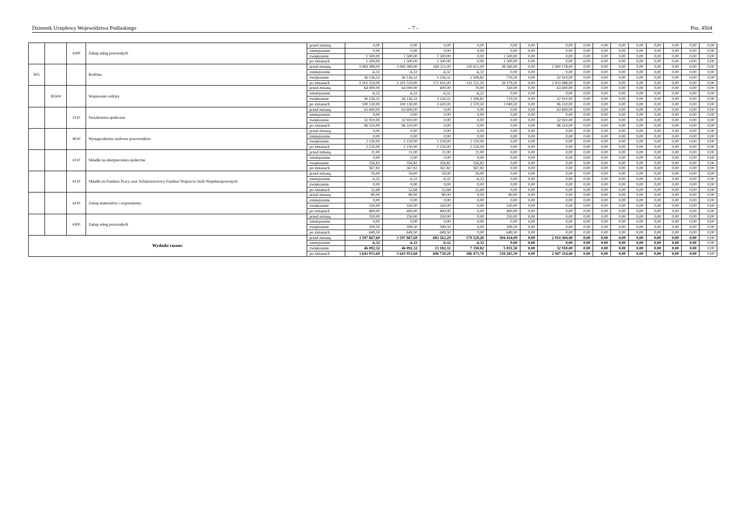Dziennik Urzędowy Województwa Podlaskiego – 7 – Poz. 4504
| | | 4300 | Zakup usług pozostałych | przed zmianą | 0,00 | 0,00 | 0,00 | 0,00 | 0,00 | 0,00 | 0,00 | 0,00 | 0,00 | 0,00 | 0,00 | 0,00 | 0,00 | 0,00 | 0,00 |
| | | | | zmniejszenie | 0,00 | 0,00 | 0,00 | 0,00 | 0,00 | 0,00 | 0,00 | 0,00 | 0,00 | 0,00 | 0,00 | 0,00 | 0,00 | 0,00 | 0,00 |
| | | | | zwiększenie | 1 500,00 | 1 500,00 | 1 500,00 | 0,00 | 1 500,00 | 0,00 | 0,00 | 0,00 | 0,00 | 0,00 | 0,00 | 0,00 | 0,00 | 0,00 | 0,00 |
| | | | | po zmianach | 1 500,00 | 1 500,00 | 1 500,00 | 0,00 | 1 500,00 | 0,00 | 0,00 | 0,00 | 0,00 | 0,00 | 0,00 | 0,00 | 0,00 | 0,00 | 0,00 |
| 855 | | | Rodzina | przed zmianą | 3 069 389,00 | 3 069 389,00 | 169 211,00 | 130 651,00 | 38 560,00 | 0,00 | 2 900 178,00 | 0,00 | 0,00 | 0,00 | 0,00 | 0,00 | 0,00 | 0,00 | 0,00 |
| | | | | zmniejszenie | -6,32 | -6,32 | -6,32 | -6,32 | 0,00 | 0,00 | 0,00 | 0,00 | 0,00 | 0,00 | 0,00 | 0,00 | 0,00 | 0,00 | 0,00 |
| | | | | zwiększenie | 36 136,32 | 36 136,32 | 3 226,32 | 2 506,82 | 719,50 | 0,00 | 32 910,00 | 0,00 | 0,00 | 0,00 | 0,00 | 0,00 | 0,00 | 0,00 | 0,00 |
| | | | | po zmianach | 3 105 519,00 | 3 105 519,00 | 172 431,00 | 133 151,50 | 39 279,50 | 0,00 | 2 933 088,00 | 0,00 | 0,00 | 0,00 | 0,00 | 0,00 | 0,00 | 0,00 | 0,00 |
| | 85504 | | Wspieranie rodziny | przed zmianą | 64 000,00 | 64 000,00 | 400,00 | 70,00 | 330,00 | 0,00 | 63 600,00 | 0,00 | 0,00 | 0,00 | 0,00 | 0,00 | 0,00 | 0,00 | 0,00 |
| | | | | zmniejszenie | -6,32 | -6,32 | -6,32 | -6,32 | 0,00 | 0,00 | 0,00 | 0,00 | 0,00 | 0,00 | 0,00 | 0,00 | 0,00 | 0,00 | 0,00 |
| | | | | zwiększenie | 36 136,32 | 36 136,32 | 3 226,32 | 2 506,82 | 719,50 | 0,00 | 32 910,00 | 0,00 | 0,00 | 0,00 | 0,00 | 0,00 | 0,00 | 0,00 | 0,00 |
| | | | | po zmianach | 100 130,00 | 100 130,00 | 3 620,00 | 2 570,50 | 1 049,50 | 0,00 | 96 510,00 | 0,00 | 0,00 | 0,00 | 0,00 | 0,00 | 0,00 | 0,00 | 0,00 |
| | | 3110 | Świadczenia społeczne | przed zmianą | 63 600,00 | 63 600,00 | 0,00 | 0,00 | 0,00 | 0,00 | 63 600,00 | 0,00 | 0,00 | 0,00 | 0,00 | 0,00 | 0,00 | 0,00 | 0,00 |
| | | | | zmniejszenie | 0,00 | 0,00 | 0,00 | 0,00 | 0,00 | 0,00 | 0,00 | 0,00 | 0,00 | 0,00 | 0,00 | 0,00 | 0,00 | 0,00 | 0,00 |
| | | | | zwiększenie | 32 910,00 | 32 910,00 | 0,00 | 0,00 | 0,00 | 0,00 | 32 910,00 | 0,00 | 0,00 | 0,00 | 0,00 | 0,00 | 0,00 | 0,00 | 0,00 |
| | | | | po zmianach | 96 510,00 | 96 510,00 | 0,00 | 0,00 | 0,00 | 0,00 | 96 510,00 | 0,00 | 0,00 | 0,00 | 0,00 | 0,00 | 0,00 | 0,00 | 0,00 |
| | | 4010 | Wynagrodzenia osobowe pracowników | przed zmianą | 0,00 | 0,00 | 0,00 | 0,00 | 0,00 | 0,00 | 0,00 | 0,00 | 0,00 | 0,00 | 0,00 | 0,00 | 0,00 | 0,00 | 0,00 |
| | | | | zmniejszenie | 0,00 | 0,00 | 0,00 | 0,00 | 0,00 | 0,00 | 0,00 | 0,00 | 0,00 | 0,00 | 0,00 | 0,00 | 0,00 | 0,00 | 0,00 |
| | | | | zwiększenie | 2 150,00 | 2 150,00 | 2 150,00 | 2 150,00 | 0,00 | 0,00 | 0,00 | 0,00 | 0,00 | 0,00 | 0,00 | 0,00 | 0,00 | 0,00 | 0,00 |
| | | | | po zmianach | 2 150,00 | 2 150,00 | 2 150,00 | 2 150,00 | 0,00 | 0,00 | 0,00 | 0,00 | 0,00 | 0,00 | 0,00 | 0,00 | 0,00 | 0,00 | 0,00 |
| | | 4110 | Składki na ubezpieczenia społeczne | przed zmianą | 11,00 | 11,00 | 11,00 | 11,00 | 0,00 | 0,00 | 0,00 | 0,00 | 0,00 | 0,00 | 0,00 | 0,00 | 0,00 | 0,00 | 0,00 |
| | | | | zmniejszenie | 0,00 | 0,00 | 0,00 | 0,00 | 0,00 | 0,00 | 0,00 | 0,00 | 0,00 | 0,00 | 0,00 | 0,00 | 0,00 | 0,00 | 0,00 |
| | | | | zwiększenie | 356,82 | 356,82 | 356,82 | 356,82 | 0,00 | 0,00 | 0,00 | 0,00 | 0,00 | 0,00 | 0,00 | 0,00 | 0,00 | 0,00 | 0,00 |
| | | | | po zmianach | 367,82 | 367,82 | 367,82 | 367,82 | 0,00 | 0,00 | 0,00 | 0,00 | 0,00 | 0,00 | 0,00 | 0,00 | 0,00 | 0,00 | 0,00 |
| | | 4120 | Składki na Fundusz Pracy oraz Solidarnościowy Fundusz Wsparcia Osób Niepełnosprawnych | przed zmianą | 59,00 | 59,00 | 59,00 | 59,00 | 0,00 | 0,00 | 0,00 | 0,00 | 0,00 | 0,00 | 0,00 | 0,00 | 0,00 | 0,00 | 0,00 |
| | | | | zmniejszenie | -6,32 | -6,32 | -6,32 | -6,32 | 0,00 | 0,00 | 0,00 | 0,00 | 0,00 | 0,00 | 0,00 | 0,00 | 0,00 | 0,00 | 0,00 |
| | | | | zwiększenie | 0,00 | 0,00 | 0,00 | 0,00 | 0,00 | 0,00 | 0,00 | 0,00 | 0,00 | 0,00 | 0,00 | 0,00 | 0,00 | 0,00 | 0,00 |
| | | | | po zmianach | 52,68 | 52,68 | 52,68 | 52,68 | 0,00 | 0,00 | 0,00 | 0,00 | 0,00 | 0,00 | 0,00 | 0,00 | 0,00 | 0,00 | 0,00 |
| | | 4210 | Zakup materiałów i wyposażenia | przed zmianą | 80,00 | 80,00 | 80,00 | 0,00 | 80,00 | 0,00 | 0,00 | 0,00 | 0,00 | 0,00 | 0,00 | 0,00 | 0,00 | 0,00 | 0,00 |
| | | | | zmniejszenie | 0,00 | 0,00 | 0,00 | 0,00 | 0,00 | 0,00 | 0,00 | 0,00 | 0,00 | 0,00 | 0,00 | 0,00 | 0,00 | 0,00 | 0,00 |
| | | | | zwiększenie | 320,00 | 320,00 | 320,00 | 0,00 | 320,00 | 0,00 | 0,00 | 0,00 | 0,00 | 0,00 | 0,00 | 0,00 | 0,00 | 0,00 | 0,00 |
| | | | | po zmianach | 400,00 | 400,00 | 400,00 | 0,00 | 400,00 | 0,00 | 0,00 | 0,00 | 0,00 | 0,00 | 0,00 | 0,00 | 0,00 | 0,00 | 0,00 |
| | | 4300 | Zakup usług pozostałych | przed zmianą | 250,00 | 250,00 | 250,00 | 0,00 | 250,00 | 0,00 | 0,00 | 0,00 | 0,00 | 0,00 | 0,00 | 0,00 | 0,00 | 0,00 | 0,00 |
| | | | | zmniejszenie | 0,00 | 0,00 | 0,00 | 0,00 | 0,00 | 0,00 | 0,00 | 0,00 | 0,00 | 0,00 | 0,00 | 0,00 | 0,00 | 0,00 | 0,00 |
| | | | | zwiększenie | 399,50 | 399,50 | 399,50 | 0,00 | 399,50 | 0,00 | 0,00 | 0,00 | 0,00 | 0,00 | 0,00 | 0,00 | 0,00 | 0,00 | 0,00 |
| | | | | po zmianach | 649,50 | 649,50 | 649,50 | 0,00 | 649,50 | 0,00 | 0,00 | 0,00 | 0,00 | 0,00 | 0,00 | 0,00 | 0,00 | 0,00 | 0,00 |
| Wydatki razem: | | | | przed zmianą | 3 597 867,69 | 3 597 867,69 | 683 563,29 | 179 129,20 | 504 434,09 | 0,00 | 2 914 304,40 | 0,00 | 0,00 | 0,00 | 0,00 | 0,00 | 0,00 | 0,00 | 0,00 |
| | | | | zmniejszenie | -6,32 | -6,32 | -6,32 | -6,32 | 0,00 | 0,00 | 0,00 | 0,00 | 0,00 | 0,00 | 0,00 | 0,00 | 0,00 | 0,00 | 0,00 |
| | | | | zwiększenie | 46 092,32 | 46 092,32 | 13 182,32 | 7 350,82 | 5 831,50 | 0,00 | 32 910,00 | 0,00 | 0,00 | 0,00 | 0,00 | 0,00 | 0,00 | 0,00 | 0,00 |
| | | | | po zmianach | 3 643 953,69 | 3 643 953,69 | 696 739,29 | 186 473,70 | 510 265,59 | 0,00 | 2 947 214,40 | 0,00 | 0,00 | 0,00 | 0,00 | 0,00 | 0,00 | 0,00 | 0,00 |